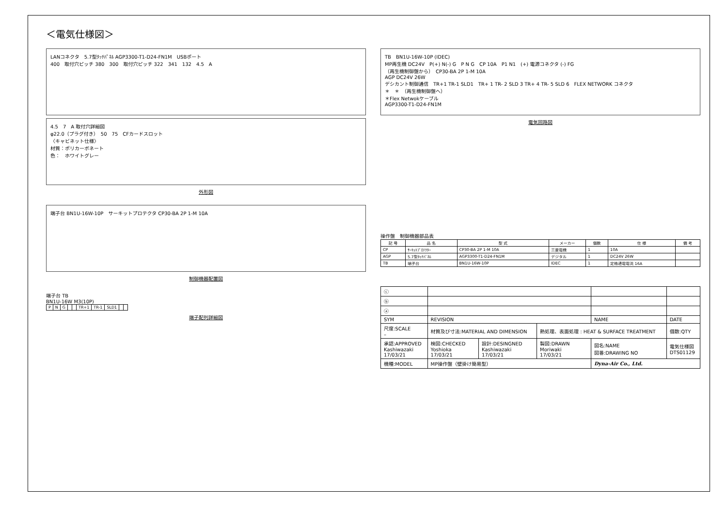＜電気仕様図＞
LANコネクタ　5.7型ﾀｯﾁﾊﾟﾈﾙ AGP3300-T1-D24-FN1M　USBポート
400　取付穴ピッチ 380　300　取付穴ピッチ 322　341　132　4.5　A
4.5　7　A 取付穴詳細図
φ22.0（プラグ付き）　50　75　CFカードスロット
〈キャビネット仕様〉
材質：ポリカーボネート
色：　ホワイトグレー
外形図
端子台 BN1U-16W-10P　サーキットプロテクタ CP30-BA 2P 1-M 10A
制御機器配置図
端子台 TB
BN1U-16W M3(10P)
| P | N | G | | | TR+1 | TR-1 | SLD1 | | |
端子配列詳細図
TB　BN1U-16W-10P (IDEC)
MP再生機 DC24V　P(+) N(-) G　P N G　CP 10A　P1 N1　(+) 電源コネクタ (-) FG
（再生機制御盤から）　CP30-BA 2P 1-M 10A
AGP DC24V 26W
デシカント制御通信　TR+1 TR-1 SLD1　TR+ 1 TR- 2 SLD 3 TR+ 4 TR- 5 SLD 6　FLEX NETWORK コネクタ
＊　＊　（再生機制御盤へ）
＊Flex Netwokケーブル
AGP3300-T1-D24-FN1M
電気回路図
操作盤　制御機器部品表
| 記 号 | 品 名 | 型 式 | メーカー | 個数 | 仕 様 | 備 考 |
| --- | --- | --- | --- | --- | --- | --- |
| CP | ｻｰｷｯﾄﾌﾟﾛﾃｸﾀｰ | CP30-BA 2P 1-M 10A | 三菱電機 | 1 | 10A | |
| AGP | 5.7型ﾀｯﾁﾊﾟﾈﾙ | AGP3300-T1-D24-FN1M | デジタル | 1 | DC24V 26W | |
| TB | 端子台 | BN1U-16W-10P | IDEC | 1 | 定格通電電流 16A | |
| ⓒ | | | | | |
| ⓑ | | | | | |
| ⓐ | | | | | |
| SYM | REVISION | | | NAME | DATE |
| 尺度:SCALE – | 材質及び寸法:MATERIAL AND DIMENSION | | 熱処理、表面処理 : HEAT & SURFACE TREATMENT | | 個数:QTY |
| 承認:APPROVED Kashiwazaki 17/03/21 | 検図:CHECKED Yoshioka 17/03/21 | 設計:DESINGNED Kashiwazaki 17/03/21 | 製図:DRAWN Moriwaki 17/03/21 | 図名:NAME 図番:DRAWING NO | 電気仕様図 DTS01129 |
| 機種:MODEL | MP操作盤（壁掛け簡易型） | | | Dyna-Air Co., Ltd. | |